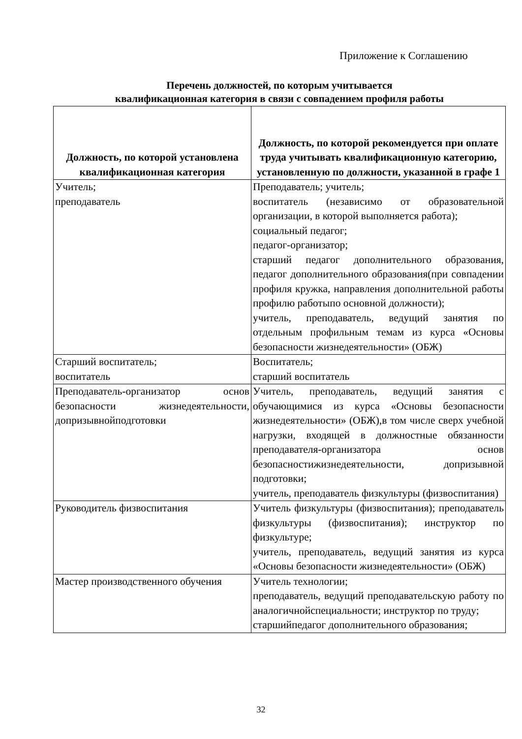Приложение к Соглашению
Перечень должностей, по которым учитывается
квалификационная категория в связи с совпадением профиля работы
| Должность, по которой установлена квалификационная категория | Должность, по которой рекомендуется при оплате труда учитывать квалификационную категорию, установленную по должности, указанной в графе 1 |
| --- | --- |
| Учитель; преподаватель | Преподаватель; учитель; воспитатель (независимо от образовательной организации, в которой выполняется работа); социальный педагог; педагог-организатор; старший педагог дополнительного образования, педагог дополнительного образования(при совпадении профиля кружка, направления дополнительной работы профилю работыпо основной должности); учитель, преподаватель, ведущий занятия по отдельным профильным темам из курса «Основы безопасности жизнедеятельности» (ОБЖ) |
| Старший воспитатель; воспитатель | Воспитатель; старший воспитатель |
| Преподаватель-организатор основ безопасности жизнедеятельности, допризывнойподготовки | Учитель, преподаватель, ведущий занятия с обучающимися из курса «Основы безопасности жизнедеятельности» (ОБЖ),в том числе сверх учебной нагрузки, входящей в должностные обязанности преподавателя-организатора основ безопасностижизнедеятельности, допризывной подготовки; учитель, преподаватель физкультуры (физвоспитания) |
| Руководитель физвоспитания | Учитель физкультуры (физвоспитания); преподаватель физкультуры (физвоспитания); инструктор по физкультуре; учитель, преподаватель, ведущий занятия из курса «Основы безопасности жизнедеятельности» (ОБЖ) |
| Мастер производственного обучения | Учитель технологии; преподаватель, ведущий преподавательскую работу по аналогичнойспециальности; инструктор по труду; старшийпедагог дополнительного образования; |
32